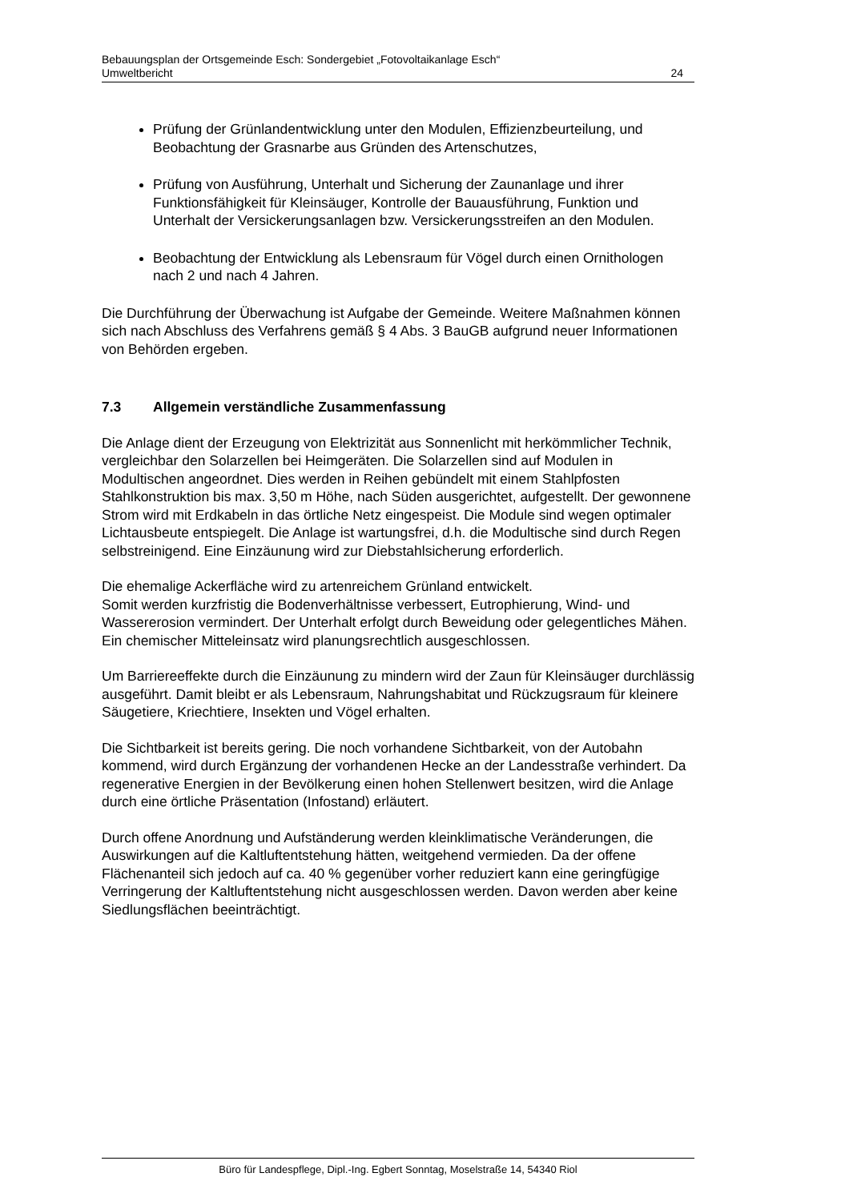Bebauungsplan der Ortsgemeinde Esch: Sondergebiet „Fotovoltaikanlage Esch“
Umweltbericht 24
Prüfung der Grünlandentwicklung unter den Modulen, Effizienzbeurteilung, und Beobachtung der Grasnarbe aus Gründen des Artenschutzes,
Prüfung von Ausführung, Unterhalt und Sicherung der Zaunanlage und ihrer Funktionsfähigkeit für Kleinsäuger, Kontrolle der Bauausführung, Funktion und Unterhalt der Versickerungsanlagen bzw. Versickerungsstreifen an den Modulen.
Beobachtung der Entwicklung als Lebensraum für Vögel durch einen Ornithologen nach 2 und nach 4 Jahren.
Die Durchführung der Überwachung ist Aufgabe der Gemeinde. Weitere Maßnahmen können sich nach Abschluss des Verfahrens gemäß § 4 Abs. 3 BauGB aufgrund neuer Informationen von Behörden ergeben.
7.3 Allgemein verständliche Zusammenfassung
Die Anlage dient der Erzeugung von Elektrizität aus Sonnenlicht mit herkömmlicher Technik, vergleichbar den Solarzellen bei Heimgeräten. Die Solarzellen sind auf Modulen in Modultischen angeordnet. Dies werden in Reihen gebündelt mit einem Stahlpfosten Stahlkonstruktion bis max. 3,50 m Höhe, nach Süden ausgerichtet, aufgestellt. Der gewonnene Strom wird mit Erdkabeln in das örtliche Netz eingespeist. Die Module sind wegen optimaler Lichtausbeute entspiegelt. Die Anlage ist wartungsfrei, d.h. die Modultische sind durch Regen selbstreinigend. Eine Einzäunung wird zur Diebstahlsicherung erforderlich.
Die ehemalige Ackerfläche wird zu artenreichem Grünland entwickelt.
Somit werden kurzfristig die Bodenverhältnisse verbessert, Eutrophierung, Wind- und Wassererosion vermindert. Der Unterhalt erfolgt durch Beweidung oder gelegentliches Mähen. Ein chemischer Mitteleinsatz wird planungsrechtlich ausgeschlossen.
Um Barriereeffekte durch die Einzäunung zu mindern wird der Zaun für Kleinsäuger durchlässig ausgeführt. Damit bleibt er als Lebensraum, Nahrungshabitat und Rückzugsraum für kleinere Säugetiere, Kriechtiere, Insekten und Vögel erhalten.
Die Sichtbarkeit ist bereits gering. Die noch vorhandene Sichtbarkeit, von der Autobahn kommend, wird durch Ergänzung der vorhandenen Hecke an der Landesstraße verhindert. Da regenerative Energien in der Bevölkerung einen hohen Stellenwert besitzen, wird die Anlage durch eine örtliche Präsentation (Infostand) erläutert.
Durch offene Anordnung und Aufständerung werden kleinklimatische Veränderungen, die Auswirkungen auf die Kaltluftentstehung hätten, weitgehend vermieden. Da der offene Flächenanteil sich jedoch auf ca. 40 % gegenüber vorher reduziert kann eine geringfügige Verringerung der Kaltluftentstehung nicht ausgeschlossen werden. Davon werden aber keine Siedlungsflächen beeinträchtigt.
Büro für Landespflege, Dipl.-Ing. Egbert Sonntag, Moselstraße 14, 54340 Riol